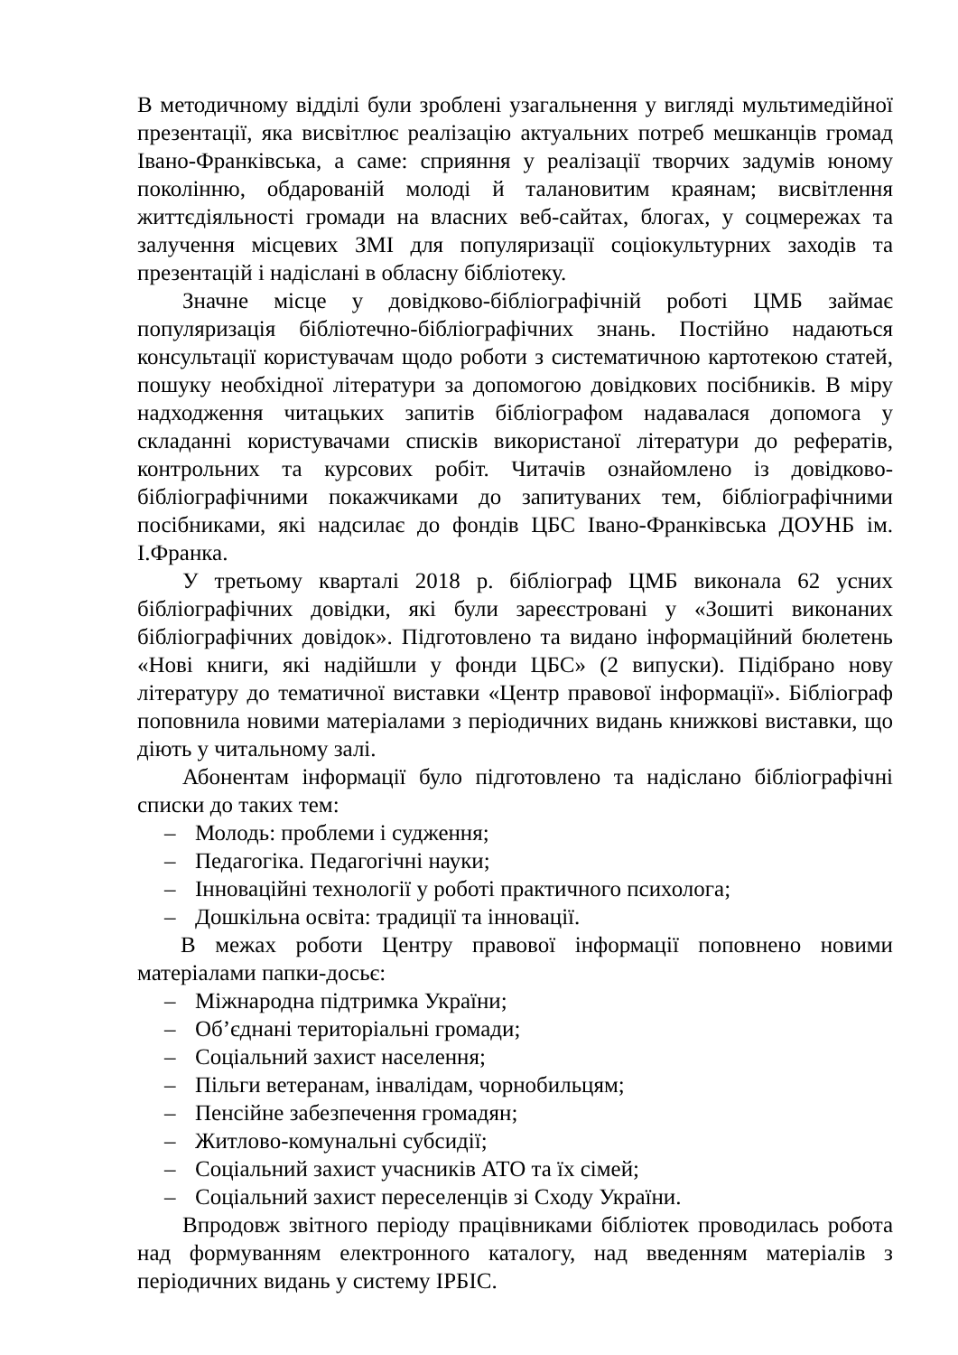В методичному відділі були зроблені узагальнення у вигляді мультимедійної презентації, яка висвітлює реалізацію актуальних потреб мешканців громад Івано-Франківська, а саме: сприяння у реалізації творчих задумів юному поколінню, обдарованій молоді й талановитим краянам; висвітлення життєдіяльності громади на власних веб-сайтах, блогах, у соцмережах та залучення місцевих ЗМІ для популяризації соціокультурних заходів та презентацій і надіслані в обласну бібліотеку.
Значне місце у довідково-бібліографічній роботі ЦМБ займає популяризація бібліотечно-бібліографічних знань. Постійно надаються консультації користувачам щодо роботи з систематичною картотекою статей, пошуку необхідної літератури за допомогою довідкових посібників. В міру надходження читацьких запитів бібліографом надавалася допомога у складанні користувачами списків використаної літератури до рефератів, контрольних та курсових робіт. Читачів ознайомлено із довідково-бібліографічними покажчиками до запитуваних тем, бібліографічними посібниками, які надсилає до фондів ЦБС Івано-Франківська ДОУНБ ім. І.Франка.
У третьому кварталі 2018 р. бібліограф ЦМБ виконала 62 усних бібліографічних довідки, які були зареєстровані у «Зошиті виконаних бібліографічних довідок». Підготовлено та видано інформаційний бюлетень «Нові книги, які надійшли у фонди ЦБС» (2 випуски). Підібрано нову літературу до тематичної виставки «Центр правової інформації». Бібліограф поповнила новими матеріалами з періодичних видань книжкові виставки, що діють у читальному залі.
Абонентам інформації було підготовлено та надіслано бібліографічні списки до таких тем:
– Молодь: проблеми і судження;
– Педагогіка. Педагогічні науки;
– Інноваційні технології у роботі практичного психолога;
– Дошкільна освіта: традиції та інновації.
В межах роботи Центру правової інформації поповнено новими матеріалами папки-досьє:
– Міжнародна підтримка України;
– Об’єднані територіальні громади;
– Соціальний захист населення;
– Пільги ветеранам, інвалідам, чорнобильцям;
– Пенсійне забезпечення громадян;
– Житлово-комунальні субсидії;
– Соціальний захист учасників АТО та їх сімей;
– Соціальний захист переселенців зі Сходу України.
Впродовж звітного періоду працівниками бібліотек проводилась робота над формуванням електронного каталогу, над введенням матеріалів з періодичних видань у систему ІРБІС.